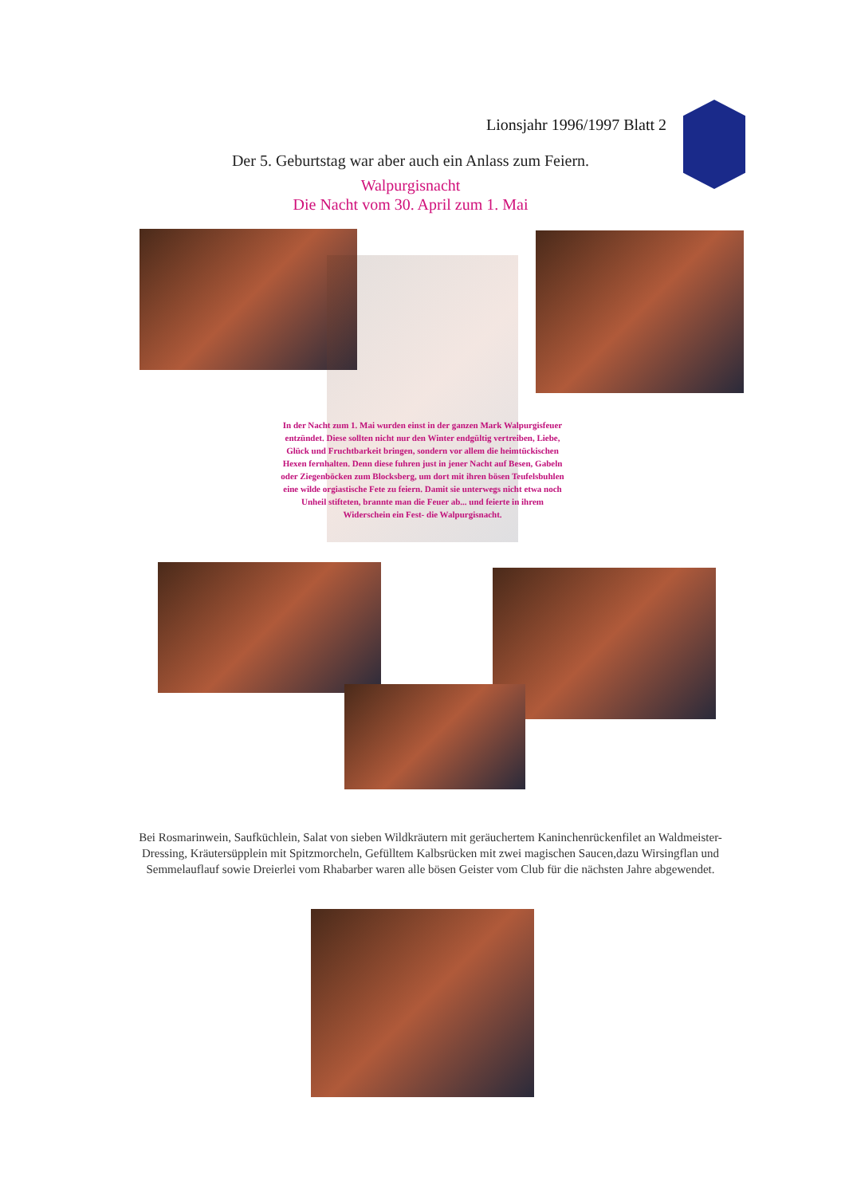Lionsjahr 1996/1997 Blatt 2
Der 5. Geburtstag war aber auch ein Anlass zum Feiern.
Walpurgisnacht
Die Nacht vom 30. April zum 1. Mai
In der Nacht zum 1. Mai wurden einst in der ganzen Mark Walpurgisfeuer entzündet. Diese sollten nicht nur den Winter endgültig vertreiben, Liebe, Glück und Fruchtbarkeit bringen, sondern vor allem die heimtückischen Hexen fernhalten. Denn diese fuhren just in jener Nacht auf Besen, Gabeln oder Ziegenböcken zum Blocksberg, um dort mit ihren bösen Teufelsbuhlen eine wilde orgiastische Fete zu feiern. Damit sie unterwegs nicht etwa noch Unheil stifteten, brannte man die Feuer ab... und feierte in ihrem Widerschein ein Fest- die Walpurgisnacht.
Bei Rosmarinwein, Saufküchlein, Salat von sieben Wildkräutern mit geräuchertem Kaninchenrückenfilet an Waldmeister-Dressing, Kräutersüpplein mit Spitzmorcheln, Gefülltem Kalbsrücken mit zwei magischen Saucen,dazu Wirsingflan und Semmelauflauf sowie Dreierlei vom Rhabarber waren alle bösen Geister vom Club für die nächsten Jahre abgewendet.